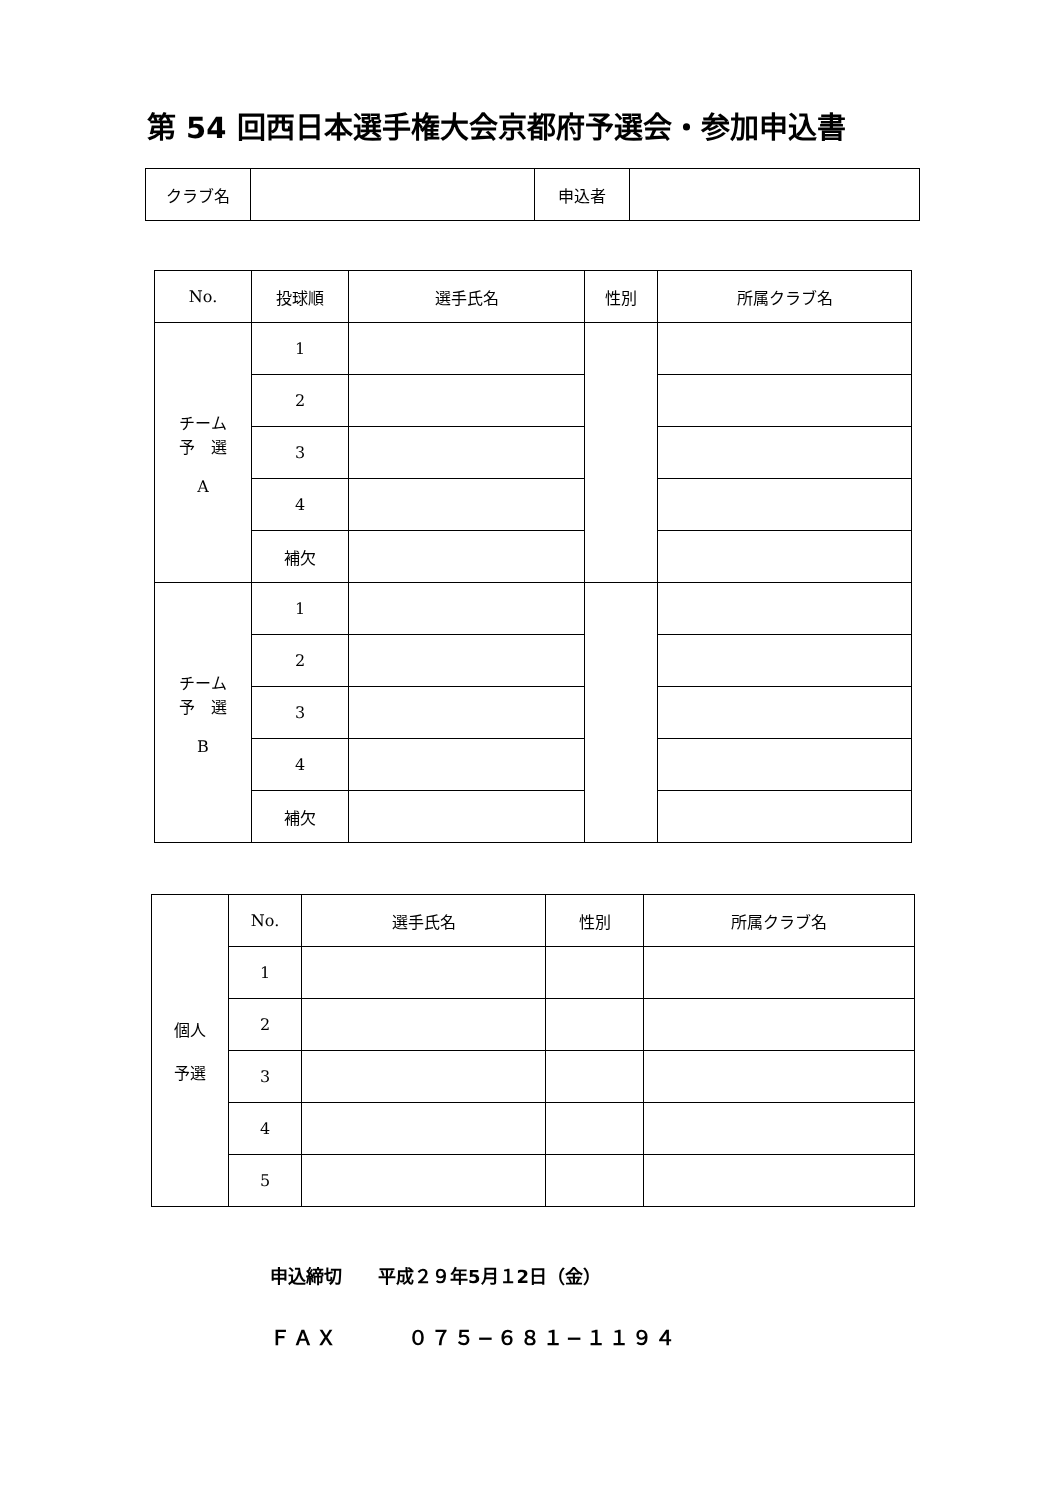第 54 回西日本選手権大会京都府予選会・参加申込書
| クラブ名 | | 申込者 | |
| No. | 投球順 | 選手氏名 | 性別 | 所属クラブ名 |
| --- | --- | --- | --- | --- |
| チーム 予 選 A | 1 | | | |
| | 2 | | | |
| | 3 | | | |
| | 4 | | | |
| | 補欠 | | | |
| チーム 予 選 B | 1 | | | |
| | 2 | | | |
| | 3 | | | |
| | 4 | | | |
| | 補欠 | | | |
| 個人 予選 | No. | 選手氏名 | 性別 | 所属クラブ名 |
| | 1 | | | |
| | 2 | | | |
| | 3 | | | |
| | 4 | | | |
| | 5 | | | |
申込締切　　平成２９年5月１2日（金）
ＦＡＸ　　　０７５−６８１−１１９４